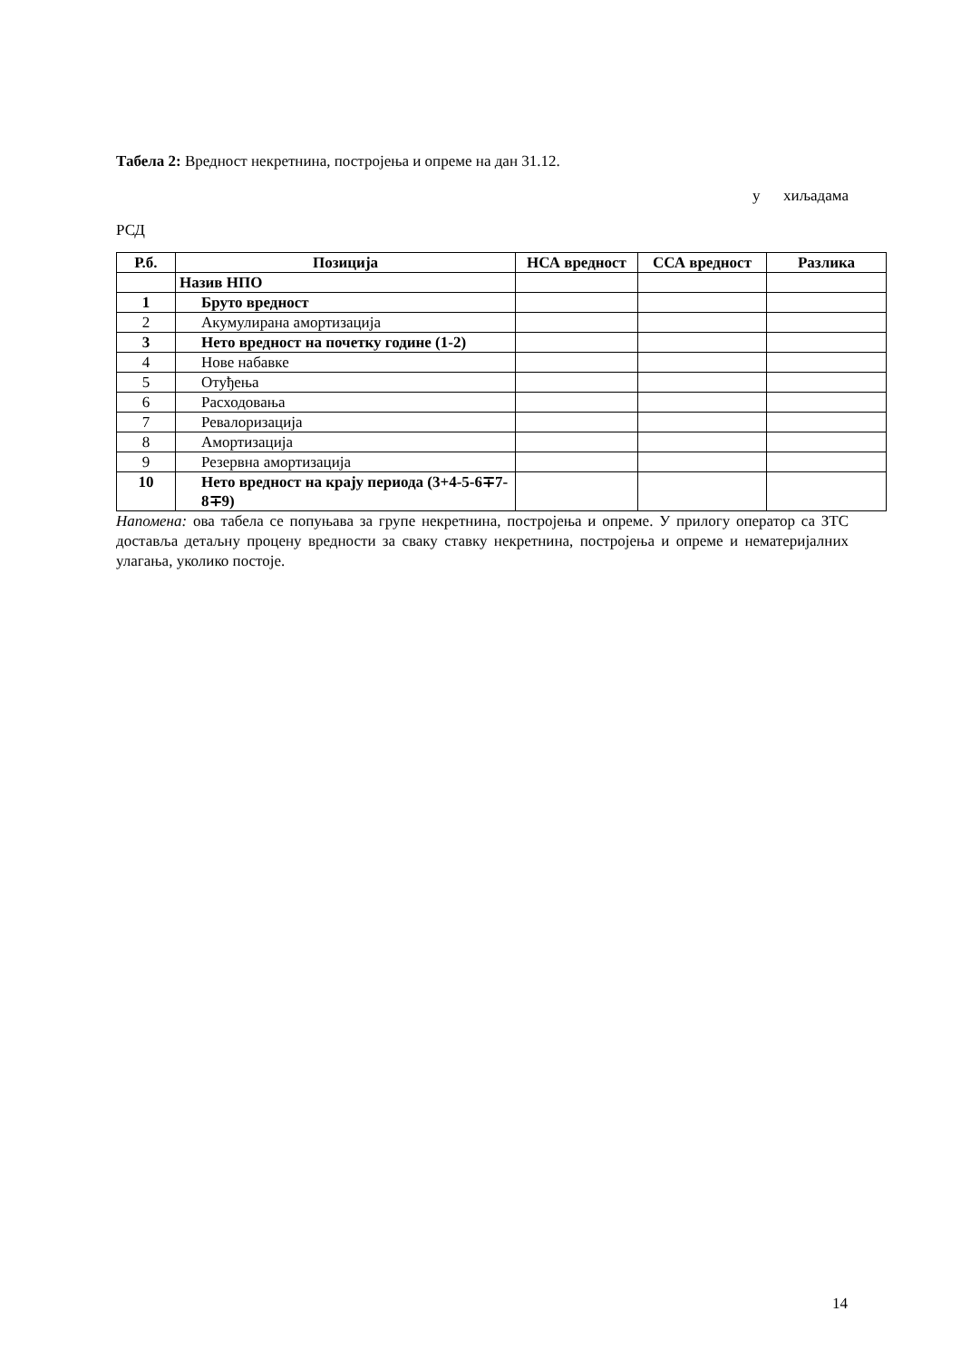Табела 2: Вредност некретнина, постројења и опреме на дан 31.12.
у хиљадама
РСД
| Р.б. | Позиција | НСА вредност | ССА вредност | Разлика |
| --- | --- | --- | --- | --- |
| | Назив НПО | | | |
| 1 | Бруто вредност | | | |
| 2 | Акумулирана амортизација | | | |
| 3 | Нето вредност на почетку године (1-2) | | | |
| 4 | Нове набавке | | | |
| 5 | Отуђења | | | |
| 6 | Расходовања | | | |
| 7 | Ревалоризација | | | |
| 8 | Амортизација | | | |
| 9 | Резервна амортизација | | | |
| 10 | Нето вредност на крају периода (3+4-5-6∓7-8∓9) | | | |
Напомена: ова табела се попуњава за групе некретнина, постројења и опреме. У прилогу оператор са ЗТС доставља детаљну процену вредности за сваку ставку некретнина, постројења и опреме и нематеријалних улагања, уколико постоје.
14